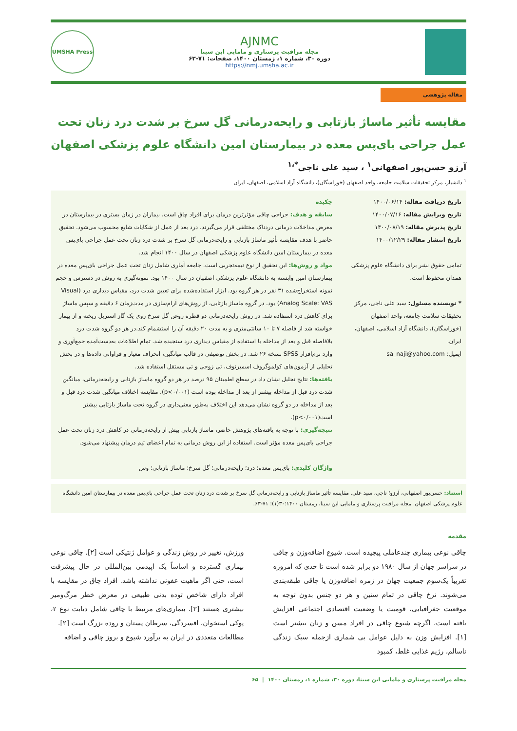UMSHA Press
AJNMC
مجله مراقبت پرستاری و مامایی ابن سینا
دوره ۳۰، شماره ۱، زمستان ۱۴۰۰، صفحات: ۷۱-۶۳
https://nmj.umsha.ac.ir
مقاله پژوهشی
مقایسه تأثیر ماساژ بازتابی و رایحه‌درمانی گل سرخ بر شدت درد زنان تحت عمل جراحی بای‌پس معده در بیمارستان امین دانشگاه علوم پزشکی اصفهان
آرزو حسن‌پور اصفهانی<sup>۱</sup> ، سید علی ناجی<sup>*،۱</sup>
<sup>۱</sup> دانشیار، مرکز تحقیقات سلامت جامعه، واحد اصفهان (خوراسگان)، دانشگاه آزاد اسلامی، اصفهان، ایران
تاریخ دریافت مقاله: ۱۴۰۰/۰۶/۱۴
تاریخ ویرایش مقاله: ۱۴۰۰/۰۷/۱۶
تاریخ پذیرش مقاله: ۱۴۰۰/۰۸/۱۹
تاریخ انتشار مقاله: ۱۴۰۰/۱۲/۲۹
تمامی حقوق نشر برای دانشگاه علوم پزشکی همدان محفوظ است.
* نویسنده مسئول: سید علی ناجی، مرکز تحقیقات سلامت جامعه، واحد اصفهان (خوراسگان)، دانشگاه آزاد اسلامی، اصفهان، ایران.
ایمیل: sa_naji@yahoo.com
چکیده
سابقه و هدف: جراحی چاقی مؤثرترین درمان برای افراد چاق است. بیماران در زمان بستری در بیمارستان در معرض مداخلات درمانی دردناک مختلفی قرار می‌گیرند. درد بعد از عمل از شکایات شایع محسوب می‌شود. تحقیق حاضر با هدف مقایسه تأثیر ماساژ بازتابی و رایحه‌درمانی گل سرخ بر شدت درد زنان تحت عمل جراحی بای‌پس معده در بیمارستان امین دانشگاه علوم پزشکی اصفهان در سال ۱۴۰۰ انجام شد.
مواد و روش‌ها: این تحقیق از نوع نیمه‌تجربی است. جامعه آماری شامل زنان تحت عمل جراحی بای‌پس معده در بیمارستان امین وابسته به دانشگاه علوم پزشکی اصفهان در سال ۱۴۰۰ بود. نمونه‌گیری به روش در دسترس و حجم نمونه استخراج‌شده ۳۱ نفر در هر گروه بود. ابزار استفاده‌شده برای تعیین شدت درد، مقیاس دیداری درد (Visual Analog Scale: VAS) بود. در گروه ماساژ بازتابی، از روش‌های آرام‌سازی در مدت‌زمان ۶ دقیقه و سپس ماساژ برای کاهش درد استفاده شد. در روش رایحه‌درمانی دو قطره روغن گل سرخ روی یک گاز استریل ریخته و از بیمار خواسته شد از فاصله ۷ تا ۱۰ سانتی‌متری و به مدت ۲۰ دقیقه آن را استشمام کند.در هر دو گروه شدت درد بلافاصله قبل و بعد از مداخله با استفاده از مقیاس دیداری درد سنجیده شد. تمام اطلاعات به‌دست‌آمده جمع‌آوری و وارد نرم‌افزار SPSS نسخه ۲۶ شد. در بخش توصیفی در قالب میانگین، انحراف معیار و فراوانی داده‌ها و در بخش تحلیلی از آزمون‌های کولموگروف اسمیرنوف، تی زوجی و تی مستقل استفاده شد.
یافته‌ها: نتایج تحلیل نشان داد در سطح اطمینان ۹۵ درصد در هر دو گروه ماساژ بازتابی و رایحه‌درمانی، میانگین شدت درد قبل از مداخله بیشتر از بعد از مداخله بوده است (p<۰/۰۰۱). مقایسه اختلاف میانگین شدت درد قبل و بعد از مداخله در دو گروه نشان می‌دهد این اختلاف به‌طور معنی‌داری در گروه تحت ماساژ بازتابی بیشتر است(p<۰/۰۰۱).
نتیجه‌گیری: با توجه به یافته‌های پژوهش حاضر، ماساژ بازتابی بیش از رایحه‌درمانی در کاهش درد زنان تحت عمل جراحی بای‌پس معده مؤثر است. استفاده از این روش درمانی به تمام اعضای تیم درمان پیشنهاد می‌شود.
واژگان کلیدی: بای‌پس معده؛ درد؛ رایحه‌درمانی؛ گل سرخ؛ ماساژ بازتابی؛ وس
استناد: حسن‌پور اصفهانی، آرزو؛ ناجی، سید علی. مقایسه تأثیر ماساژ بازتابی و رایحه‌درمانی گل سرخ بر شدت درد زنان تحت عمل جراحی بای‌پس معده در بیمارستان امین دانشگاه علوم پزشکی اصفهان. مجله مراقبت پرستاری و مامایی ابن سینا، زمستان ۱۴۰۰؛۳۰(۱): ۷۱-۶۳.
مقدمه
چاقی نوعی بیماری چندعاملی پیچیده است. شیوع اضافه‌وزن و چاقی در سراسر جهان از سال ۱۹۸۰ دو برابر شده است تا حدی که امروزه تقریباً یک‌سوم جمعیت جهان در زمره اضافه‌وزن یا چاقی طبقه‌بندی می‌شوند. نرخ چاقی در تمام سنین و هر دو جنس بدون توجه به موقعیت جغرافیایی، قومیت یا وضعیت اقتصادی اجتماعی افزایش یافته است، اگرچه شیوع چاقی در افراد مسن و زنان بیشتر است [۱]. افزایش وزن به دلیل عوامل بی شماری ازجمله سبک زندگی ناسالم، رژیم غذایی غلط، کمبود
ورزش، تغییر در روش زندگی و عوامل ژنتیکی است [۲]. چاقی نوعی بیماری گسترده و اساساً یک اپیدمی بین‌المللی در حال پیشرفت است، حتی اگر ماهیت عفونی نداشته باشد. افراد چاق در مقایسه با افراد دارای شاخص توده بدنی طبیعی در معرض خطر مرگ‌ومیر بیشتری هستند [۳]. بیماری‌های مرتبط با چاقی شامل دیابت نوع ۲، پوکی استخوان، افسردگی، سرطان پستان و روده بزرگ است [۲].
مطالعات متعددی در ایران به برآورد شیوع و بروز چاقی و اضافه
مجله مراقبت پرستاری و مامایی ابن سینا، دوره ۳۰، شماره ۱، زمستان ۱۴۰۰ | ۶۵